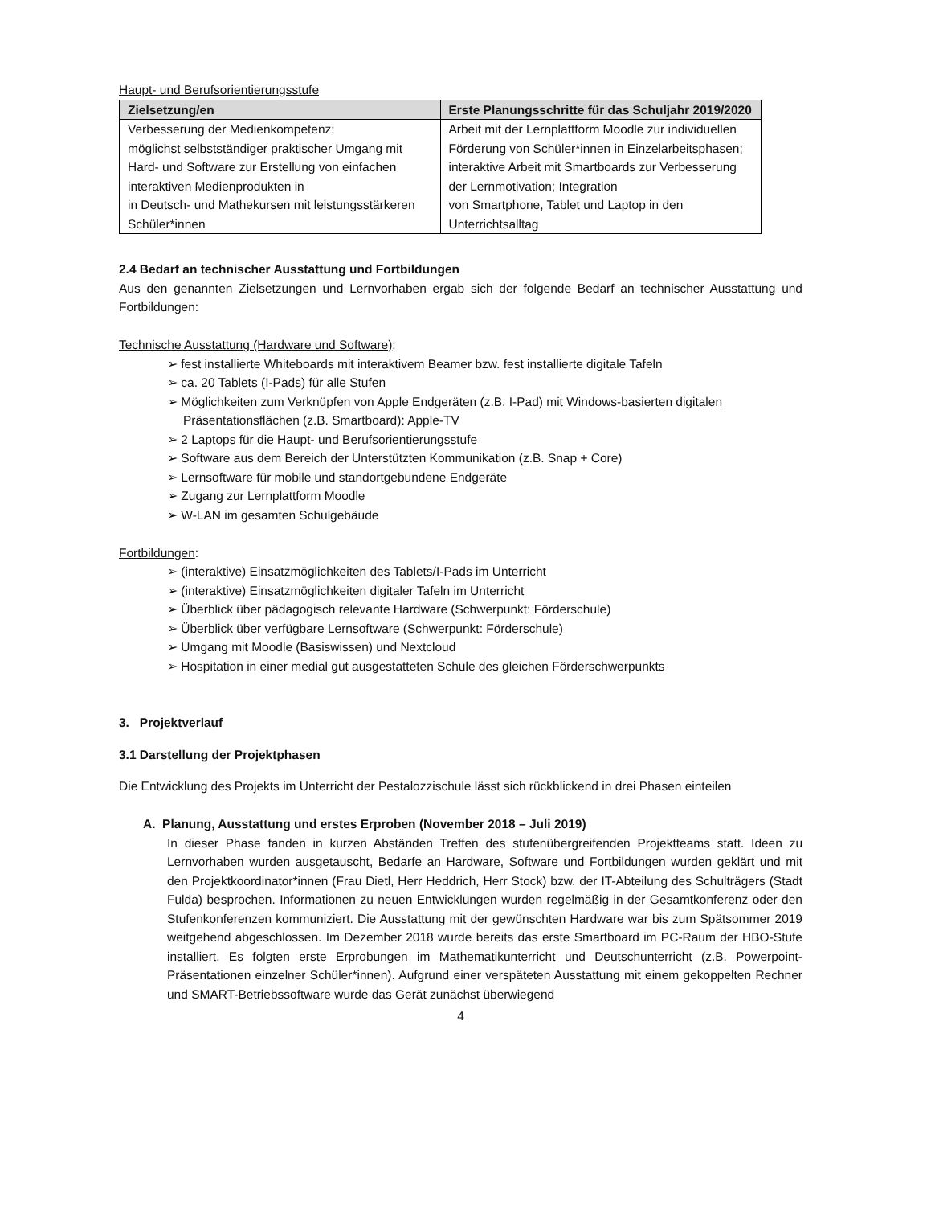Haupt- und Berufsorientierungsstufe
| Zielsetzung/en | Erste Planungsschritte für das Schuljahr 2019/2020 |
| --- | --- |
| Verbesserung der Medienkompetenz; möglichst selbstständiger praktischer Umgang mit Hard- und Software zur Erstellung von einfachen interaktiven Medienprodukten in in Deutsch- und Mathekursen mit leistungsstärkeren Schüler*innen | Arbeit mit der Lernplattform Moodle zur individuellen Förderung von Schüler*innen in Einzelarbeitsphasen; interaktive Arbeit mit Smartboards zur Verbesserung der Lernmotivation; Integration von Smartphone, Tablet und Laptop in den Unterrichtsalltag |
2.4 Bedarf an technischer Ausstattung und Fortbildungen
Aus den genannten Zielsetzungen und Lernvorhaben ergab sich der folgende Bedarf an technischer Ausstattung und Fortbildungen:
Technische Ausstattung (Hardware und Software):
➢ fest installierte Whiteboards mit interaktivem Beamer bzw. fest installierte digitale Tafeln
➢ ca. 20 Tablets (I-Pads) für alle Stufen
➢ Möglichkeiten zum Verknüpfen von Apple Endgeräten (z.B. I-Pad) mit Windows-basierten digitalen Präsentationsflächen (z.B. Smartboard): Apple-TV
➢ 2 Laptops für die Haupt- und Berufsorientierungsstufe
➢ Software aus dem Bereich der Unterstützten Kommunikation (z.B. Snap + Core)
➢ Lernsoftware für mobile und standortgebundene Endgeräte
➢ Zugang zur Lernplattform Moodle
➢ W-LAN im gesamten Schulgebäude
Fortbildungen:
➢ (interaktive) Einsatzmöglichkeiten des Tablets/I-Pads im Unterricht
➢ (interaktive) Einsatzmöglichkeiten digitaler Tafeln im Unterricht
➢ Überblick über pädagogisch relevante Hardware (Schwerpunkt: Förderschule)
➢ Überblick über verfügbare Lernsoftware (Schwerpunkt: Förderschule)
➢ Umgang mit Moodle (Basiswissen) und Nextcloud
➢ Hospitation in einer medial gut ausgestatteten Schule des gleichen Förderschwerpunkts
3. Projektverlauf
3.1 Darstellung der Projektphasen
Die Entwicklung des Projekts im Unterricht der Pestalozzischule lässt sich rückblickend in drei Phasen einteilen
A. Planung, Ausstattung und erstes Erproben (November 2018 – Juli 2019)
In dieser Phase fanden in kurzen Abständen Treffen des stufenübergreifenden Projektteams statt. Ideen zu Lernvorhaben wurden ausgetauscht, Bedarfe an Hardware, Software und Fortbildungen wurden geklärt und mit den Projektkoordinator*innen (Frau Dietl, Herr Heddrich, Herr Stock) bzw. der IT-Abteilung des Schulträgers (Stadt Fulda) besprochen. Informationen zu neuen Entwicklungen wurden regelmäßig in der Gesamtkonferenz oder den Stufenkonferenzen kommuniziert. Die Ausstattung mit der gewünschten Hardware war bis zum Spätsommer 2019 weitgehend abgeschlossen. Im Dezember 2018 wurde bereits das erste Smartboard im PC-Raum der HBO-Stufe installiert. Es folgten erste Erprobungen im Mathematikunterricht und Deutschunterricht (z.B. Powerpoint-Präsentationen einzelner Schüler*innen). Aufgrund einer verspäteten Ausstattung mit einem gekoppelten Rechner und SMART-Betriebssoftware wurde das Gerät zunächst überwiegend
4